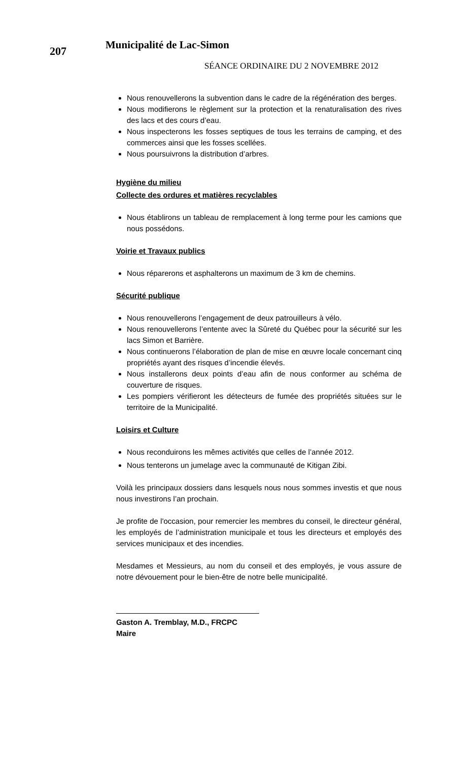207 Municipalité de Lac-Simon
SÉANCE ORDINAIRE DU 2 NOVEMBRE 2012
Nous renouvellerons la subvention dans le cadre de la régénération des berges.
Nous modifierons le règlement sur la protection et la renaturalisation des rives des lacs et des cours d’eau.
Nous inspecterons les fosses septiques de tous les terrains de camping, et des commerces ainsi que les fosses scellées.
Nous poursuivrons la distribution d’arbres.
Hygiène du milieu
Collecte des ordures et matières recyclables
Nous établirons un tableau de remplacement à long terme pour les camions que nous possédons.
Voirie et Travaux publics
Nous réparerons et asphalterons un maximum de 3 km de chemins.
Sécurité publique
Nous renouvellerons l’engagement de deux patrouilleurs à vélo.
Nous renouvellerons l’entente avec la Sûreté du Québec pour la sécurité sur les lacs Simon et Barrière.
Nous continuerons l’élaboration de plan de mise en œuvre locale concernant cinq propriétés ayant des risques d’incendie élevés.
Nous installerons deux points d’eau afin de nous conformer au schéma de couverture de risques.
Les pompiers vérifieront les détecteurs de fumée des propriétés situées sur le territoire de la Municipalité.
Loisirs et Culture
Nous reconduirons les mêmes activités que celles de l’année 2012.
Nous tenterons un jumelage avec la communauté de Kitigan Zibi.
Voilà les principaux dossiers dans lesquels nous nous sommes investis et que nous nous investirons l’an prochain.
Je profite de l'occasion, pour remercier les membres du conseil, le directeur général, les employés de l’administration municipale et tous les directeurs et employés des services municipaux et des incendies.
Mesdames et Messieurs, au nom du conseil et des employés, je vous assure de notre dévouement pour le bien-être de notre belle municipalité.
Gaston A. Tremblay, M.D., FRCPC
Maire